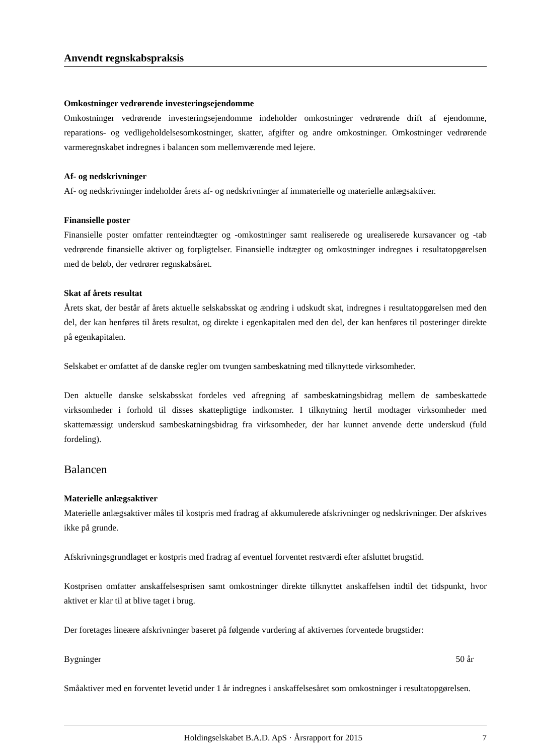Anvendt regnskabspraksis
Omkostninger vedrørende investeringsejendomme
Omkostninger vedrørende investeringsejendomme indeholder omkostninger vedrørende drift af ejendomme, reparations- og vedligeholdelsesomkostninger, skatter, afgifter og andre omkostninger. Omkostninger vedrørende varmeregnskabet indregnes i balancen som mellemværende med lejere.
Af- og nedskrivninger
Af- og nedskrivninger indeholder årets af- og nedskrivninger af immaterielle og materielle anlægsaktiver.
Finansielle poster
Finansielle poster omfatter renteindtægter og -omkostninger samt realiserede og urealiserede kursavancer og -tab vedrørende finansielle aktiver og forpligtelser. Finansielle indtægter og omkostninger indregnes i resultatopgørelsen med de beløb, der vedrører regnskabsåret.
Skat af årets resultat
Årets skat, der består af årets aktuelle selskabsskat og ændring i udskudt skat, indregnes i resultatopgørelsen med den del, der kan henføres til årets resultat, og direkte i egenkapitalen med den del, der kan henføres til posteringer direkte på egenkapitalen.
Selskabet er omfattet af de danske regler om tvungen sambeskatning med tilknyttede virksomheder.
Den aktuelle danske selskabsskat fordeles ved afregning af sambeskatningsbidrag mellem de sambeskattede virksomheder i forhold til disses skattepligtige indkomster. I tilknytning hertil modtager virksomheder med skattemæssigt underskud sambeskatningsbidrag fra virksomheder, der har kunnet anvende dette underskud (fuld fordeling).
Balancen
Materielle anlægsaktiver
Materielle anlægsaktiver måles til kostpris med fradrag af akkumulerede afskrivninger og nedskrivninger. Der afskrives ikke på grunde.
Afskrivningsgrundlaget er kostpris med fradrag af eventuel forventet restværdi efter afsluttet brugstid.
Kostprisen omfatter anskaffelsesprisen samt omkostninger direkte tilknyttet anskaffelsen indtil det tidspunkt, hvor aktivet er klar til at blive taget i brug.
Der foretages lineære afskrivninger baseret på følgende vurdering af aktivernes forventede brugstider:
Bygninger 50 år
Småaktiver med en forventet levetid under 1 år indregnes i anskaffelsesåret som omkostninger i resultatopgørelsen.
Holdingselskabet B.A.D. ApS · Årsrapport for 2015 7